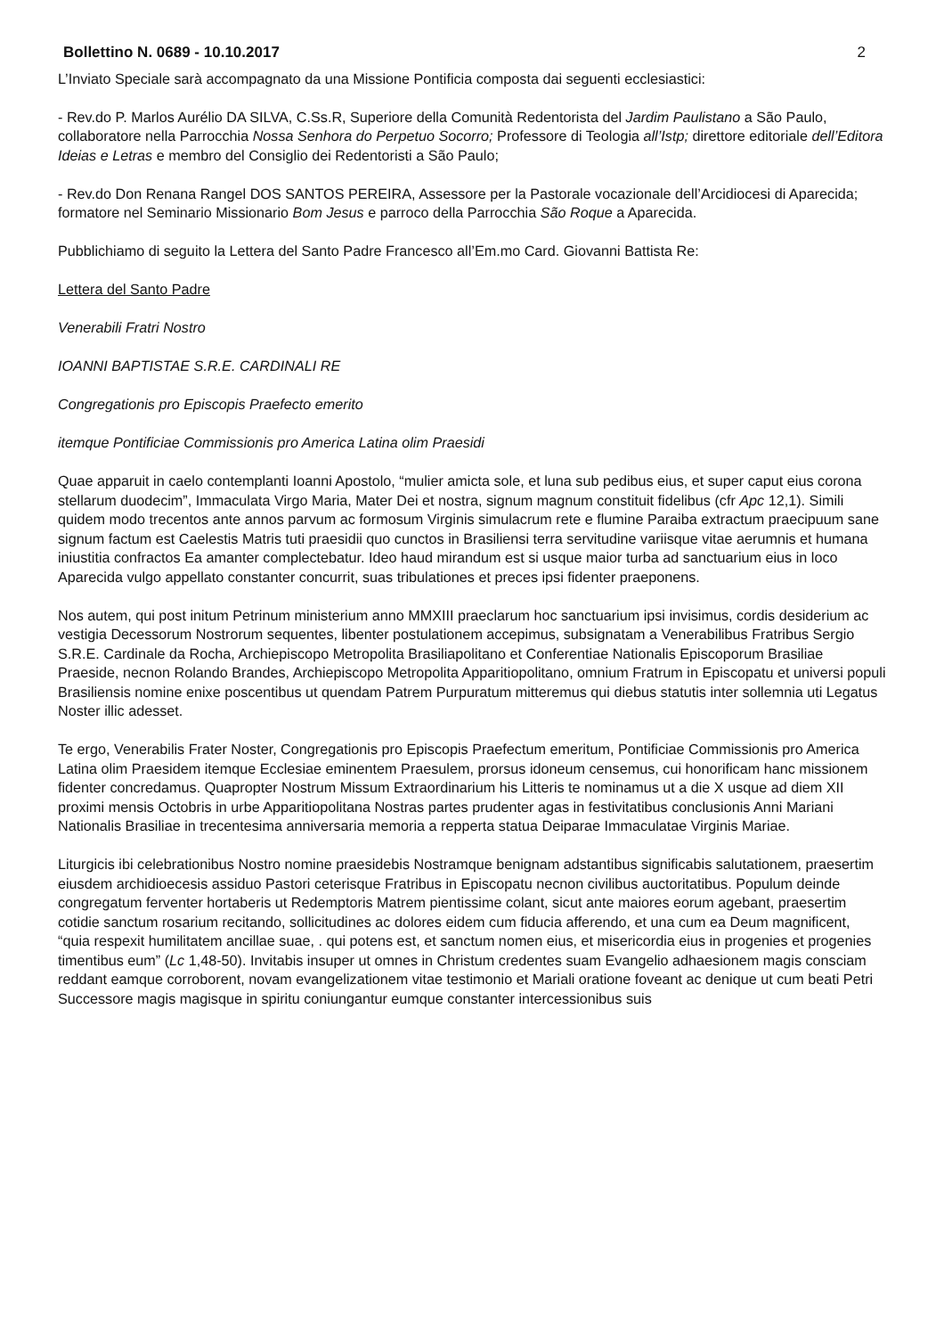Bollettino N. 0689 - 10.10.2017 2
L’Inviato Speciale sarà accompagnato da una Missione Pontificia composta dai seguenti ecclesiastici:
- Rev.do P. Marlos Aurélio DA SILVA, C.Ss.R, Superiore della Comunità Redentorista del Jardim Paulistano a São Paulo, collaboratore nella Parrocchia Nossa Senhora do Perpetuo Socorro; Professore di Teologia all’Istp; direttore editoriale dell’Editora Ideias e Letras e membro del Consiglio dei Redentoristi a São Paulo;
- Rev.do Don Renana Rangel DOS SANTOS PEREIRA, Assessore per la Pastorale vocazionale dell’Arcidiocesi di Aparecida; formatore nel Seminario Missionario Bom Jesus e parroco della Parrocchia São Roque a Aparecida.
Pubblichiamo di seguito la Lettera del Santo Padre Francesco all’Em.mo Card. Giovanni Battista Re:
Lettera del Santo Padre
Venerabili Fratri Nostro
IOANNI BAPTISTAE S.R.E. CARDINALI RE
Congregationis pro Episcopis Praefecto emerito
itemque Pontificiae Commissionis pro America Latina olim Praesidi
Quae apparuit in caelo contemplanti Ioanni Apostolo, “mulier amicta sole, et luna sub pedibus eius, et super caput eius corona stellarum duodecim”, Immaculata Virgo Maria, Mater Dei et nostra, signum magnum constituit fidelibus (cfr Apc 12,1). Simili quidem modo trecentos ante annos parvum ac formosum Virginis simulacrum rete e flumine Paraiba extractum praecipuum sane signum factum est Caelestis Matris tuti praesidii quo cunctos in Brasiliensi terra servitudine variisque vitae aerumnis et humana iniustitia confractos Ea amanter complectebatur. Ideo haud mirandum est si usque maior turba ad sanctuarium eius in loco Aparecida vulgo appellato constanter concurrit, suas tribulationes et preces ipsi fidenter praeponens.
Nos autem, qui post initum Petrinum ministerium anno MMXIII praeclarum hoc sanctuarium ipsi invisimus, cordis desiderium ac vestigia Decessorum Nostrorum sequentes, libenter postulationem accepimus, subsignatam a Venerabilibus Fratribus Sergio S.R.E. Cardinale da Rocha, Archiepiscopo Metropolita Brasiliapolitano et Conferentiae Nationalis Episcoporum Brasiliae Praeside, necnon Rolando Brandes, Archiepiscopo Metropolita Apparitiopolitano, omnium Fratrum in Episcopatu et universi populi Brasiliensis nomine enixe poscentibus ut quendam Patrem Purpuratum mitteremus qui diebus statutis inter sollemnia uti Legatus Noster illic adesset.
Te ergo, Venerabilis Frater Noster, Congregationis pro Episcopis Praefectum emeritum, Pontificiae Commissionis pro America Latina olim Praesidem itemque Ecclesiae eminentem Praesulem, prorsus idoneum censemus, cui honorificam hanc missionem fidenter concredamus. Quapropter Nostrum Missum Extraordinarium his Litteris te nominamus ut a die X usque ad diem XII proximi mensis Octobris in urbe Apparitiopolitana Nostras partes prudenter agas in festivitatibus conclusionis Anni Mariani Nationalis Brasiliae in trecentesima anniversaria memoria a repperta statua Deiparae Immaculatae Virginis Mariae.
Liturgicis ibi celebrationibus Nostro nomine praesidebis Nostramque benignam adstantibus significabis salutationem, praesertim eiusdem archidioecesis assiduo Pastori ceterisque Fratribus in Episcopatu necnon civilibus auctoritatibus. Populum deinde congregatum ferventer hortaberis ut Redemptoris Matrem pientissime colant, sicut ante maiores eorum agebant, praesertim cotidie sanctum rosarium recitando, sollicitudines ac dolores eidem cum fiducia afferendo, et una cum ea Deum magnificent, “quia respexit humilitatem ancillae suae, . qui potens est, et sanctum nomen eius, et misericordia eius in progenies et progenies timentibus eum” (Lc 1,48-50). Invitabis insuper ut omnes in Christum credentes suam Evangelio adhaesionem magis consciam reddant eamque corroborent, novam evangelizationem vitae testimonio et Mariali oratione foveant ac denique ut cum beati Petri Successore magis magisque in spiritu coniungantur eumque constanter intercessionibus suis